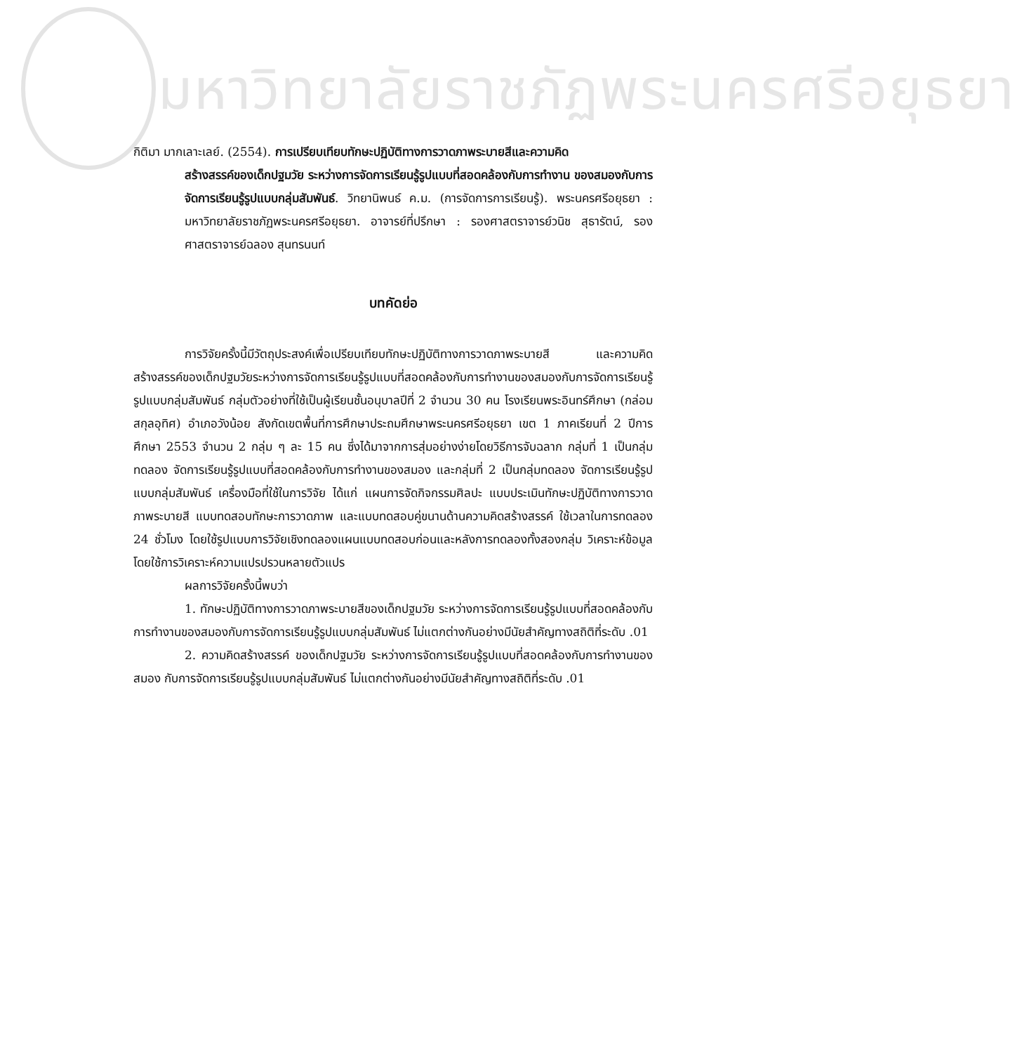มหาวิทยาลัยราชภัฏพระนครศรีอยุธยา
กิติมา มากเลาะเลย์. (2554). การเปรียบเทียบทักษะปฏิบัติทางการวาดภาพระบายสีและความคิด
สร้างสรรค์ของเด็กปฐมวัย ระหว่างการจัดการเรียนรู้รูปแบบที่สอดคล้องกับการทำงาน ของสมองกับการจัดการเรียนรู้รูปแบบกลุ่มสัมพันธ์. วิทยานิพนธ์ ค.ม. (การจัดการการเรียนรู้). พระนครศรีอยุธยา : มหาวิทยาลัยราชภัฏพระนครศรีอยุธยา. อาจารย์ที่ปรึกษา : รองศาสตราจารย์วนิช สุธารัตน์, รองศาสตราจารย์ฉลอง สุนทรนนท์
บทคัดย่อ
การวิจัยครั้งนี้มีวัตถุประสงค์เพื่อเปรียบเทียบทักษะปฏิบัติทางการวาดภาพระบายสี และความคิดสร้างสรรค์ของเด็กปฐมวัยระหว่างการจัดการเรียนรู้รูปแบบที่สอดคล้องกับการทำงานของสมองกับการจัดการเรียนรู้รูปแบบกลุ่มสัมพันธ์ กลุ่มตัวอย่างที่ใช้เป็นผู้เรียนชั้นอนุบาลปีที่ 2 จำนวน 30 คน โรงเรียนพระอินทร์ศึกษา (กล่อมสกุลอุทิศ) อำเภอวังน้อย สังกัดเขตพื้นที่การศึกษาประถมศึกษาพระนครศรีอยุธยา เขต 1 ภาคเรียนที่ 2 ปีการศึกษา 2553 จำนวน 2 กลุ่ม ๆ ละ 15 คน ซึ่งได้มาจากการสุ่มอย่างง่ายโดยวิธีการจับฉลาก กลุ่มที่ 1 เป็นกลุ่มทดลอง จัดการเรียนรู้รูปแบบที่สอดคล้องกับการทำงานของสมอง และกลุ่มที่ 2 เป็นกลุ่มทดลอง จัดการเรียนรู้รูปแบบกลุ่มสัมพันธ์ เครื่องมือที่ใช้ในการวิจัย ได้แก่ แผนการจัดกิจกรรมศิลปะ แบบประเมินทักษะปฏิบัติทางการวาดภาพระบายสี แบบทดสอบทักษะการวาดภาพ และแบบทดสอบคู่ขนานด้านความคิดสร้างสรรค์ ใช้เวลาในการทดลอง 24 ชั่วโมง โดยใช้รูปแบบการวิจัยเชิงทดลองแผนแบบทดสอบก่อนและหลังการทดลองทั้งสองกลุ่ม วิเคราะห์ข้อมูลโดยใช้การวิเคราะห์ความแปรปรวนหลายตัวแปร
ผลการวิจัยครั้งนี้พบว่า
1. ทักษะปฏิบัติทางการวาดภาพระบายสีของเด็กปฐมวัย ระหว่างการจัดการเรียนรู้รูปแบบที่สอดคล้องกับการทำงานของสมองกับการจัดการเรียนรู้รูปแบบกลุ่มสัมพันธ์ ไม่แตกต่างกันอย่างมีนัยสำคัญทางสถิติที่ระดับ .01
2. ความคิดสร้างสรรค์ ของเด็กปฐมวัย ระหว่างการจัดการเรียนรู้รูปแบบที่สอดคล้องกับการทำงานของสมอง กับการจัดการเรียนรู้รูปแบบกลุ่มสัมพันธ์ ไม่แตกต่างกันอย่างมีนัยสำคัญทางสถิติที่ระดับ .01